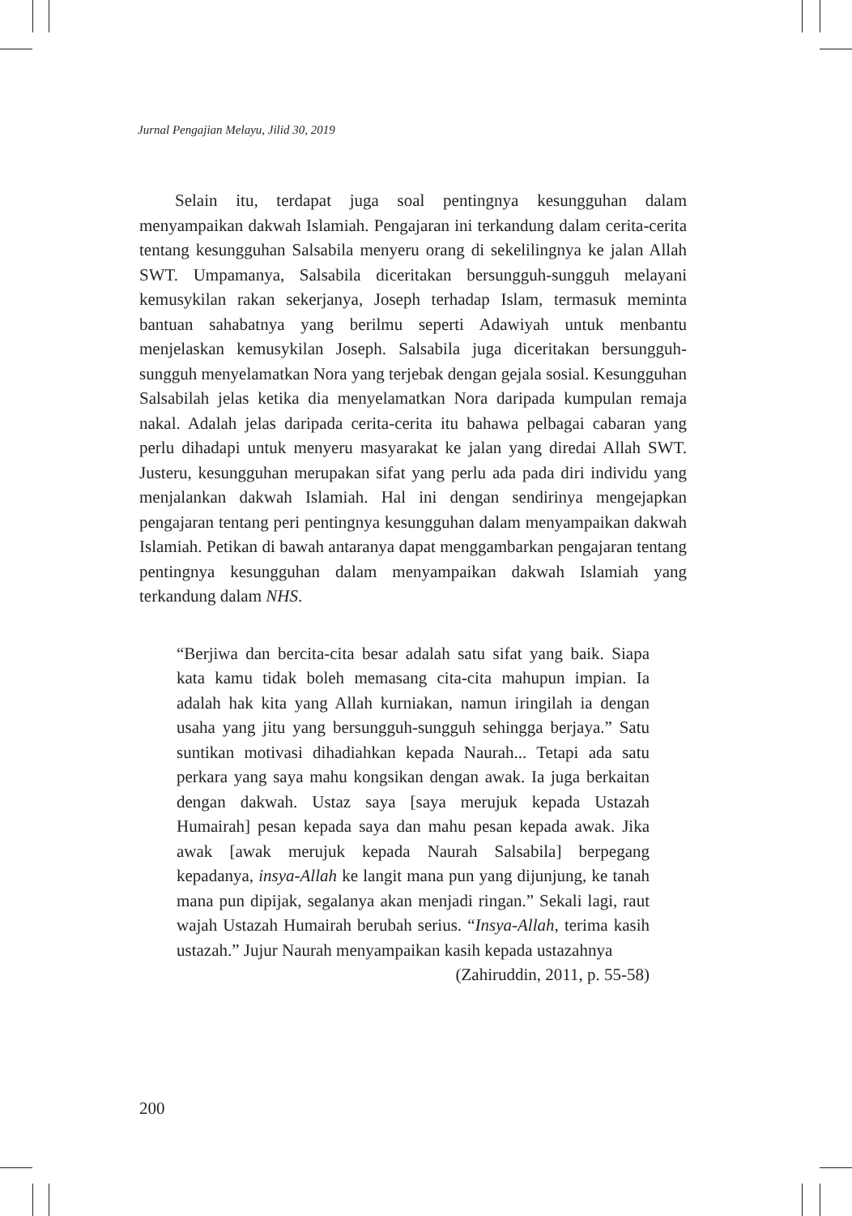Jurnal Pengajian Melayu, Jilid 30, 2019
Selain itu, terdapat juga soal pentingnya kesungguhan dalam menyampaikan dakwah Islamiah. Pengajaran ini terkandung dalam cerita-cerita tentang kesungguhan Salsabila menyeru orang di sekelilingnya ke jalan Allah SWT. Umpamanya, Salsabila diceritakan bersungguh-sungguh melayani kemusykilan rakan sekerjanya, Joseph terhadap Islam, termasuk meminta bantuan sahabatnya yang berilmu seperti Adawiyah untuk menbantu menjelaskan kemusykilan Joseph. Salsabila juga diceritakan bersungguh-sungguh menyelamatkan Nora yang terjebak dengan gejala sosial. Kesungguhan Salsabilah jelas ketika dia menyelamatkan Nora daripada kumpulan remaja nakal. Adalah jelas daripada cerita-cerita itu bahawa pelbagai cabaran yang perlu dihadapi untuk menyeru masyarakat ke jalan yang diredai Allah SWT. Justeru, kesungguhan merupakan sifat yang perlu ada pada diri individu yang menjalankan dakwah Islamiah. Hal ini dengan sendirinya mengejapkan pengajaran tentang peri pentingnya kesungguhan dalam menyampaikan dakwah Islamiah. Petikan di bawah antaranya dapat menggambarkan pengajaran tentang pentingnya kesungguhan dalam menyampaikan dakwah Islamiah yang terkandung dalam NHS.
“Berjiwa dan bercita-cita besar adalah satu sifat yang baik. Siapa kata kamu tidak boleh memasang cita-cita mahupun impian. Ia adalah hak kita yang Allah kurniakan, namun iringilah ia dengan usaha yang jitu yang bersungguh-sungguh sehingga berjaya.” Satu suntikan motivasi dihadiahkan kepada Naurah... Tetapi ada satu perkara yang saya mahu kongsikan dengan awak. Ia juga berkaitan dengan dakwah. Ustaz saya [saya merujuk kepada Ustazah Humairah] pesan kepada saya dan mahu pesan kepada awak. Jika awak [awak merujuk kepada Naurah Salsabila] berpegang kepadanya, insya-Allah ke langit mana pun yang dijunjung, ke tanah mana pun dipijak, segalanya akan menjadi ringan.” Sekali lagi, raut wajah Ustazah Humairah berubah serius. “Insya-Allah, terima kasih ustazah.” Jujur Naurah menyampaikan kasih kepada ustazahnya
(Zahiruddin, 2011, p. 55-58)
200